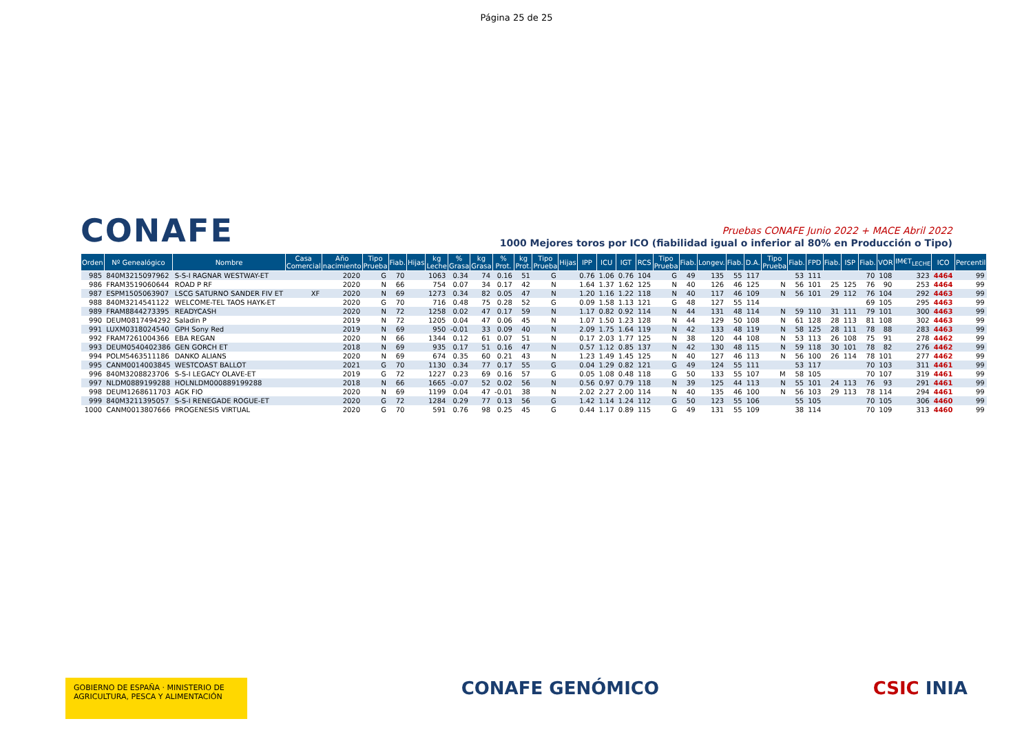Página 25 de 25
CONAFE
Pruebas CONAFE Junio 2022 + MACE Abril 2022
1000 Mejores toros por ICO (fiabilidad igual o inferior al 80% en Producción o Tipo)
| Orden | Nº Genealógico | Nombre | Casa Comercial | Año nacimiento | Tipo Prueba | Fiab. | Hijas | kg Leche | % Grasa | kg Grasa | % Prot. | kg Prot. | Tipo Prueba | Hijas | IPP | ICU | IGT | RCS | Tipo Prueba | Fiab. | Longev. | Fiab. | D.A. | Tipo Prueba | Fiab. | FPD | Fiab. | ISP | Fiab. | VOR | IM€T<sub>LECHE</sub> | ICO | Percentil |
| --- | --- | --- | --- | --- | --- | --- | --- | --- | --- | --- | --- | --- | --- | --- | --- | --- | --- | --- | --- | --- | --- | --- | --- | --- | --- | --- | --- | --- | --- | --- | --- | --- | --- |
| 985 | 840M3215097962 | S-S-I RAGNAR WESTWAY-ET | | 2020 | G | 70 | | 1063 | 0.34 | 74 | 0.16 | 51 | G | | 0.76 | 1.06 | 0.76 | 104 | G | 49 | 135 | 55 | 117 | | 53 | 111 | | | 70 | 108 | 323 | 4464 | 99 |
| 986 | FRAM3519060644 | ROAD P RF | | 2020 | N | 66 | | 754 | 0.07 | 34 | 0.17 | 42 | N | | 1.64 | 1.37 | 1.62 | 125 | N | 40 | 126 | 46 | 125 | N | 56 | 101 | 25 | 125 | 76 | 90 | 253 | 4464 | 99 |
| 987 | ESPM1505063907 | LSCG SATURNO SANDER FIV ET | XF | 2020 | N | 69 | | 1273 | 0.34 | 82 | 0.05 | 47 | N | | 1.20 | 1.16 | 1.22 | 118 | N | 40 | 117 | 46 | 109 | N | 56 | 101 | 29 | 112 | 76 | 104 | 292 | 4463 | 99 |
| 988 | 840M3214541122 | WELCOME-TEL TAOS HAYK-ET | | 2020 | G | 70 | | 716 | 0.48 | 75 | 0.28 | 52 | G | | 0.09 | 1.58 | 1.13 | 121 | G | 48 | 127 | 55 | 114 | | | | | | 69 | 105 | 295 | 4463 | 99 |
| 989 | FRAM8844273395 | READYCASH | | 2020 | N | 72 | | 1258 | 0.02 | 47 | 0.17 | 59 | N | | 1.17 | 0.82 | 0.92 | 114 | N | 44 | 131 | 48 | 114 | N | 59 | 110 | 31 | 111 | 79 | 101 | 300 | 4463 | 99 |
| 990 | DEUM0817494292 | Saladin P | | 2019 | N | 72 | | 1205 | 0.04 | 47 | 0.06 | 45 | N | | 1.07 | 1.50 | 1.23 | 128 | N | 44 | 129 | 50 | 108 | N | 61 | 128 | 28 | 113 | 81 | 108 | 302 | 4463 | 99 |
| 991 | LUXM0318024540 | GPH Sony Red | | 2019 | N | 69 | | 950 | -0.01 | 33 | 0.09 | 40 | N | | 2.09 | 1.75 | 1.64 | 119 | N | 42 | 133 | 48 | 119 | N | 58 | 125 | 28 | 111 | 78 | 88 | 283 | 4463 | 99 |
| 992 | FRAM7261004366 | EBA REGAN | | 2020 | N | 66 | | 1344 | 0.12 | 61 | 0.07 | 51 | N | | 0.17 | 2.03 | 1.77 | 125 | N | 38 | 120 | 44 | 108 | N | 53 | 113 | 26 | 108 | 75 | 91 | 278 | 4462 | 99 |
| 993 | DEUM0540402386 | GEN GORCH ET | | 2018 | N | 69 | | 935 | 0.17 | 51 | 0.16 | 47 | N | | 0.57 | 1.12 | 0.85 | 137 | N | 42 | 130 | 48 | 115 | N | 59 | 118 | 30 | 101 | 78 | 82 | 276 | 4462 | 99 |
| 994 | POLM5463511186 | DANKO ALIANS | | 2020 | N | 69 | | 674 | 0.35 | 60 | 0.21 | 43 | N | | 1.23 | 1.49 | 1.45 | 125 | N | 40 | 127 | 46 | 113 | N | 56 | 100 | 26 | 114 | 78 | 101 | 277 | 4462 | 99 |
| 995 | CANM0014003845 | WESTCOAST BALLOT | | 2021 | G | 70 | | 1130 | 0.34 | 77 | 0.17 | 55 | G | | 0.04 | 1.29 | 0.82 | 121 | G | 49 | 124 | 55 | 111 | | 53 | 117 | | | 70 | 103 | 311 | 4461 | 99 |
| 996 | 840M3208823706 | S-S-I LEGACY OLAVE-ET | | 2019 | G | 72 | | 1227 | 0.23 | 69 | 0.16 | 57 | G | | 0.05 | 1.08 | 0.48 | 118 | G | 50 | 133 | 55 | 107 | M | 58 | 105 | | | 70 | 107 | 319 | 4461 | 99 |
| 997 | NLDM0889199288 | HOLNLDM000889199288 | | 2018 | N | 66 | | 1665 | -0.07 | 52 | 0.02 | 56 | N | | 0.56 | 0.97 | 0.79 | 118 | N | 39 | 125 | 44 | 113 | N | 55 | 101 | 24 | 113 | 76 | 93 | 291 | 4461 | 99 |
| 998 | DEUM1268611703 | AGK FIO | | 2020 | N | 69 | | 1199 | 0.04 | 47 | -0.01 | 38 | N | | 2.02 | 2.27 | 2.00 | 114 | N | 40 | 135 | 46 | 100 | N | 56 | 103 | 29 | 113 | 78 | 114 | 294 | 4461 | 99 |
| 999 | 840M3211395057 | S-S-I RENEGADE ROGUE-ET | | 2020 | G | 72 | | 1284 | 0.29 | 77 | 0.13 | 56 | G | | 1.42 | 1.14 | 1.24 | 112 | G | 50 | 123 | 55 | 106 | | 55 | 105 | | | 70 | 105 | 306 | 4460 | 99 |
| 1000 | CANM0013807666 | PROGENESIS VIRTUAL | | 2020 | G | 70 | | 591 | 0.76 | 98 | 0.25 | 45 | G | | 0.44 | 1.17 | 0.89 | 115 | G | 49 | 131 | 55 | 109 | | 38 | 114 | | | 70 | 109 | 313 | 4460 | 99 |
GOBIERNO DE ESPAÑA · MINISTERIO DE AGRICULTURA, PESCA Y ALIMENTACIÓN
CONAFE GENÓMICO CSIC INIA